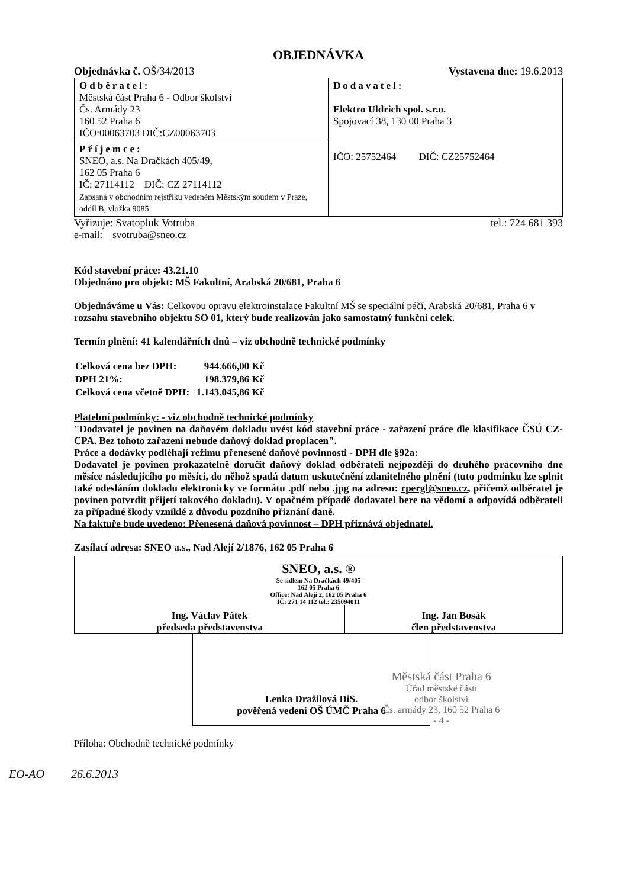OBJEDNÁVKA
Objednávka č. OŠ/34/2013 Vystavena dne: 19.6.2013
| Odběratel: Městská část Praha 6 - Odbor školství Čs. Armády 23 160 52 Praha 6 IČO:00063703 DIČ:CZ00063703 | Dodavatel: Elektro Uldrich spol. s.r.o. Spojovací 38, 130 00 Praha 3 IČO: 25752464 DIČ: CZ25752464 |
| Příjemce: SNEO, a.s. Na Dračkách 405/49, 162 05 Praha 6 IČ: 27114112 DIČ: CZ 27114112 Zapsaná v obchodním rejstříku vedeném Městským soudem v Praze, oddíl B, vložka 9085 | |
Vyřizuje: Svatopluk Votruba tel.: 724 681 393
e-mail: svotruba@sneo.cz
Kód stavební práce: 43.21.10
Objednáno pro objekt: MŠ Fakultní, Arabská 20/681, Praha 6
Objednáváme u Vás: Celkovou opravu elektroinstalace Fakultní MŠ se speciální péčí, Arabská 20/681, Praha 6 v rozsahu stavebního objektu SO 01, který bude realizován jako samostatný funkční celek.
Termín plnění: 41 kalendářních dnů – viz obchodně technické podmínky
| Celková cena bez DPH: | 944.666,00 Kč |
| DPH 21%: | 198.379,86 Kč |
| Celková cena včetně DPH: | 1.143.045,86 Kč |
Platební podmínky: - viz obchodně technické podmínky
"Dodavatel je povinen na daňovém dokladu uvést kód stavební práce - zařazení práce dle klasifikace ČSÚ CZ-CPA. Bez tohoto zařazení nebude daňový doklad proplacen".
Práce a dodávky podléhají režimu přenesené daňové povinnosti - DPH dle §92a:
Dodavatel je povinen prokazatelně doručit daňový doklad odběrateli nejpozději do druhého pracovního dne měsíce následujícího po měsíci, do něhož spadá datum uskutečnění zdanitelného plnění (tuto podmínku lze splnit také odesláním dokladu elektronicky ve formátu .pdf nebo .jpg na adresu: rpergl@sneo.cz, přičemž odběratel je povinen potvrdit přijetí takového dokladu). V opačném případě dodavatel bere na vědomí a odpovídá odběrateli za případné škody vzniklé z důvodu pozdního přiznání daně.
Na faktuře bude uvedeno: Přenesená daňová povinnost – DPH přiznává objednatel.
Zasílací adresa: SNEO a.s., Nad Alejí 2/1876, 162 05 Praha 6
| SNEO, a.s. ® Se sídlem Na Dračkách 49/405 162 05 Praha 6 Office: Nad Alejí 2, 162 05 Praha 6 IČ: 271 14 112 tel.: 235094011 | |
| Ing. Václav Pátek předseda představenstva | Ing. Jan Bosák člen představenstva |
Lenka Dražilová DiS.
pověřená vedení OŠ ÚMČ Praha 6
Městská část Praha 6
Úřad městské části
odbor školství
Čs. armády 23, 160 52 Praha 6
- 4 -
Příloha: Obchodně technické podmínky
EO-AO 26.6.2013